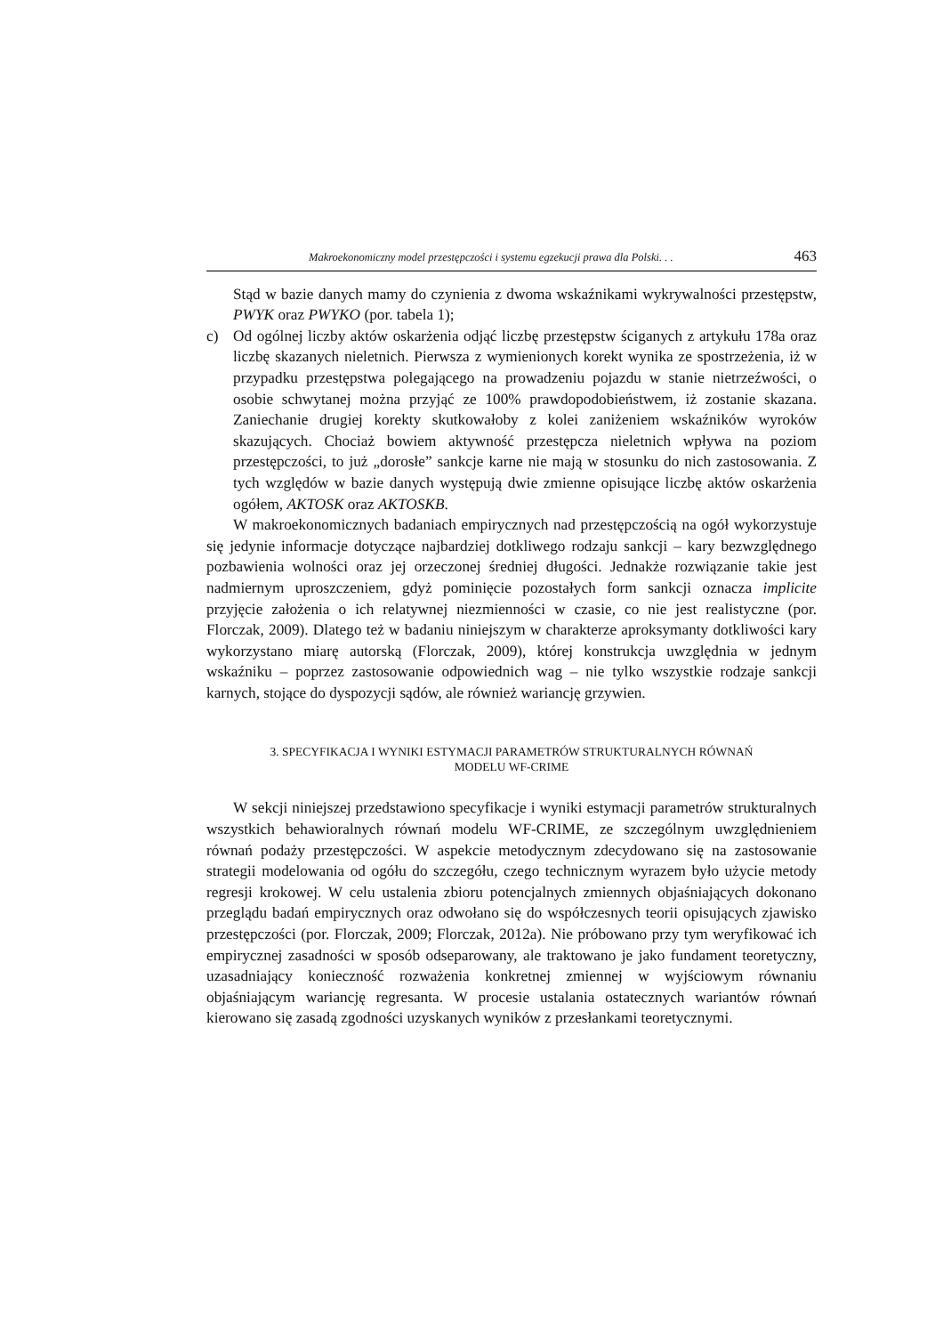Makroekonomiczny model przestępczości i systemu egzekucji prawa dla Polski. . . 463
Stąd w bazie danych mamy do czynienia z dwoma wskaźnikami wykrywalności przestępstw, PWYK oraz PWYKO (por. tabela 1);
c) Od ogólnej liczby aktów oskarżenia odjąć liczbę przestępstw ściganych z artykułu 178a oraz liczbę skazanych nieletnich. Pierwsza z wymienionych korekt wynika ze spostrzeżenia, iż w przypadku przestępstwa polegającego na prowadzeniu pojazdu w stanie nietrzeźwości, o osobie schwytanej można przyjąć ze 100% prawdopodobieństwem, iż zostanie skazana. Zaniechanie drugiej korekty skutkowałoby z kolei zaniżeniem wskaźników wyroków skazujących. Chociaż bowiem aktywność przestępcza nieletnich wpływa na poziom przestępczości, to już „dorosłe” sankcje karne nie mają w stosunku do nich zastosowania. Z tych względów w bazie danych występują dwie zmienne opisujące liczbę aktów oskarżenia ogółem, AKTOSK oraz AKTOSKB.
W makroekonomicznych badaniach empirycznych nad przestępczością na ogół wykorzystuje się jedynie informacje dotyczące najbardziej dotkliwego rodzaju sankcji – kary bezwzględnego pozbawienia wolności oraz jej orzeczonej średniej długości. Jednakże rozwiązanie takie jest nadmiernym uproszczeniem, gdyż pominięcie pozostałych form sankcji oznacza implicite przyjęcie założenia o ich relatywnej niezmienności w czasie, co nie jest realistyczne (por. Florczak, 2009). Dlatego też w badaniu niniejszym w charakterze aproksymanty dotkliwości kary wykorzystano miarę autorską (Florczak, 2009), której konstrukcja uwzględnia w jednym wskaźniku – poprzez zastosowanie odpowiednich wag – nie tylko wszystkie rodzaje sankcji karnych, stojące do dyspozycji sądów, ale również wariancję grzywien.
3. SPECYFIKACJA I WYNIKI ESTYMACJI PARAMETRÓW STRUKTURALNYCH RÓWNAŃ
MODELU WF-CRIME
W sekcji niniejszej przedstawiono specyfikacje i wyniki estymacji parametrów strukturalnych wszystkich behawioralnych równań modelu WF-CRIME, ze szczególnym uwzględnieniem równań podaży przestępczości. W aspekcie metodycznym zdecydowano się na zastosowanie strategii modelowania od ogółu do szczegółu, czego technicznym wyrazem było użycie metody regresji krokowej. W celu ustalenia zbioru potencjalnych zmiennych objaśniających dokonano przeglądu badań empirycznych oraz odwołano się do współczesnych teorii opisujących zjawisko przestępczości (por. Florczak, 2009; Florczak, 2012a). Nie próbowano przy tym weryfikować ich empirycznej zasadności w sposób odseparowany, ale traktowano je jako fundament teoretyczny, uzasadniający konieczność rozważenia konkretnej zmiennej w wyjściowym równaniu objaśniającym wariancję regresanta. W procesie ustalania ostatecznych wariantów równań kierowano się zasadą zgodności uzyskanych wyników z przesłankami teoretycznymi.